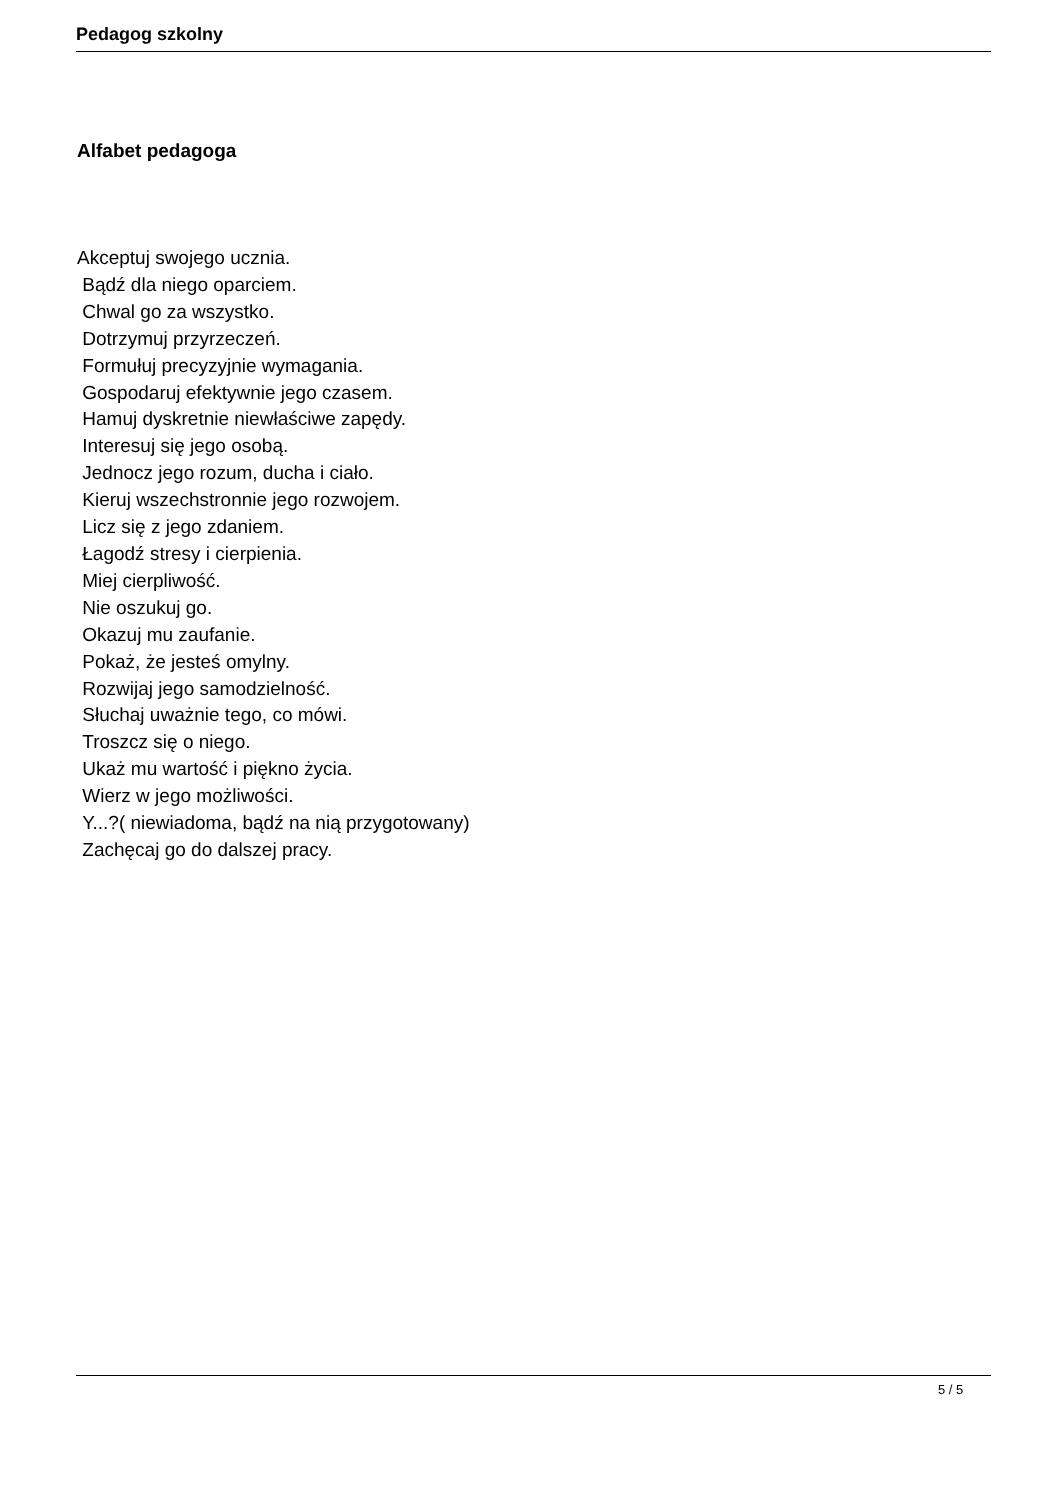Pedagog szkolny
Alfabet pedagoga
Akceptuj swojego ucznia.
Bądź dla niego oparciem.
Chwal go za wszystko.
Dotrzymuj przyrzeczeń.
Formułuj precyzyjnie wymagania.
Gospodaruj efektywnie jego czasem.
Hamuj dyskretnie niewłaściwe zapędy.
Interesuj się jego osobą.
Jednocz jego rozum, ducha i ciało.
Kieruj wszechstronnie jego rozwojem.
Licz się z jego zdaniem.
Łagodź stresy i cierpienia.
Miej cierpliwość.
Nie oszukuj go.
Okazuj mu zaufanie.
Pokaż, że jesteś omylny.
Rozwijaj jego samodzielność.
Słuchaj uważnie tego, co mówi.
Troszcz się o niego.
Ukaż mu wartość i piękno życia.
Wierz w jego możliwości.
Y...?( niewiadoma, bądź na nią przygotowany)
Zachęcaj go do dalszej pracy.
5 / 5